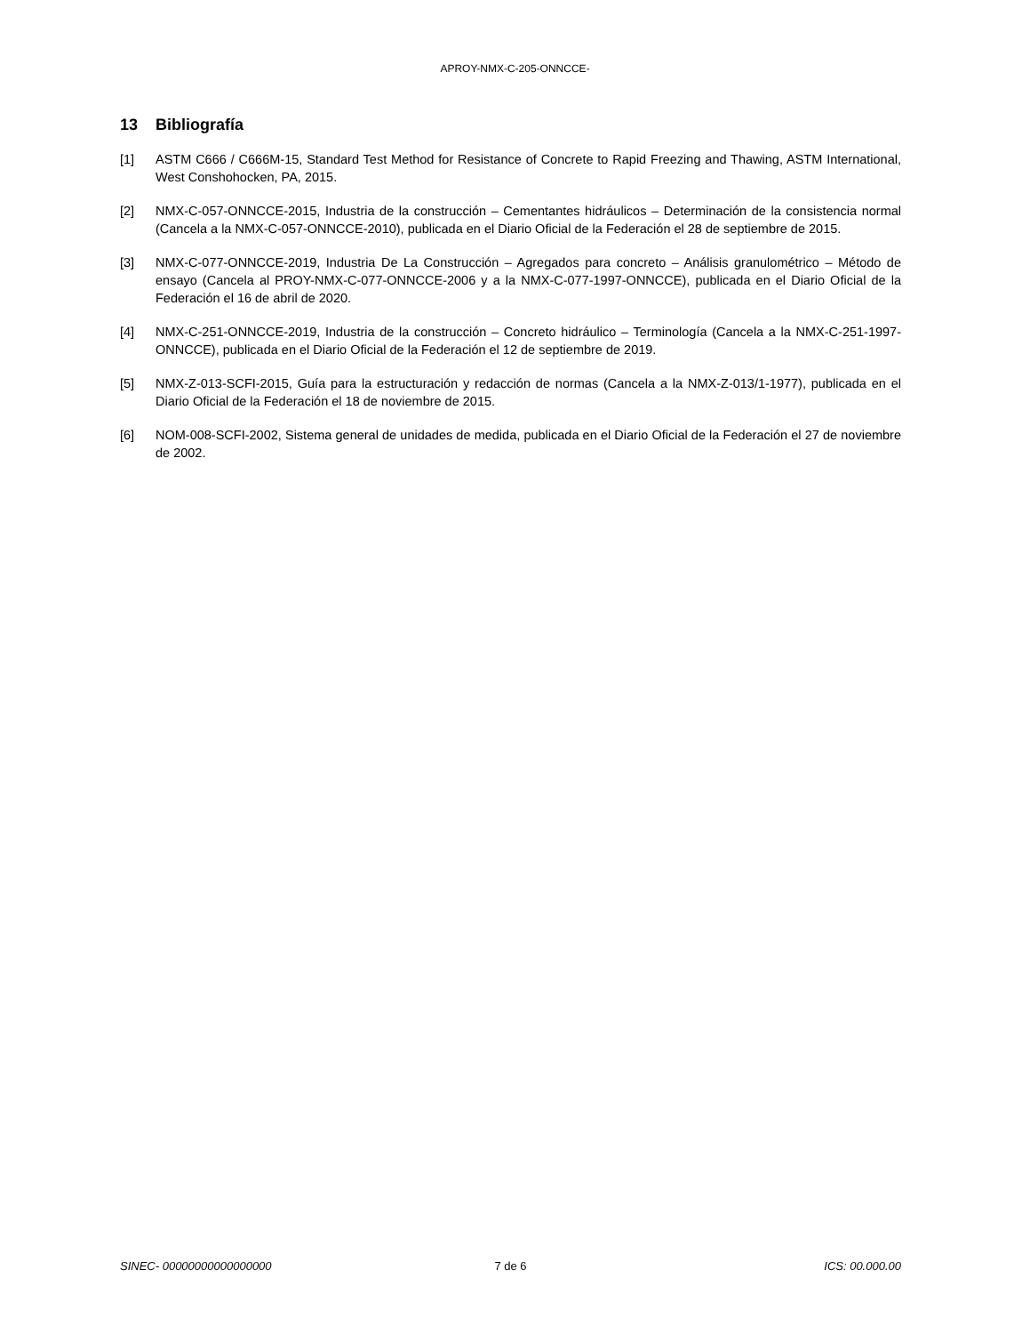APROY-NMX-C-205-ONNCCE-
13 Bibliografía
[1] ASTM C666 / C666M-15, Standard Test Method for Resistance of Concrete to Rapid Freezing and Thawing, ASTM International, West Conshohocken, PA, 2015.
[2] NMX-C-057-ONNCCE-2015, Industria de la construcción – Cementantes hidráulicos – Determinación de la consistencia normal (Cancela a la NMX-C-057-ONNCCE-2010), publicada en el Diario Oficial de la Federación el 28 de septiembre de 2015.
[3] NMX-C-077-ONNCCE-2019, Industria De La Construcción – Agregados para concreto – Análisis granulométrico – Método de ensayo (Cancela al PROY-NMX-C-077-ONNCCE-2006 y a la NMX-C-077-1997-ONNCCE), publicada en el Diario Oficial de la Federación el 16 de abril de 2020.
[4] NMX-C-251-ONNCCE-2019, Industria de la construcción – Concreto hidráulico – Terminología (Cancela a la NMX-C-251-1997-ONNCCE), publicada en el Diario Oficial de la Federación el 12 de septiembre de 2019.
[5] NMX-Z-013-SCFI-2015, Guía para la estructuración y redacción de normas (Cancela a la NMX-Z-013/1-1977), publicada en el Diario Oficial de la Federación el 18 de noviembre de 2015.
[6] NOM-008-SCFI-2002, Sistema general de unidades de medida, publicada en el Diario Oficial de la Federación el 27 de noviembre de 2002.
SINEC- 00000000000000000 7 de 6 ICS: 00.000.00